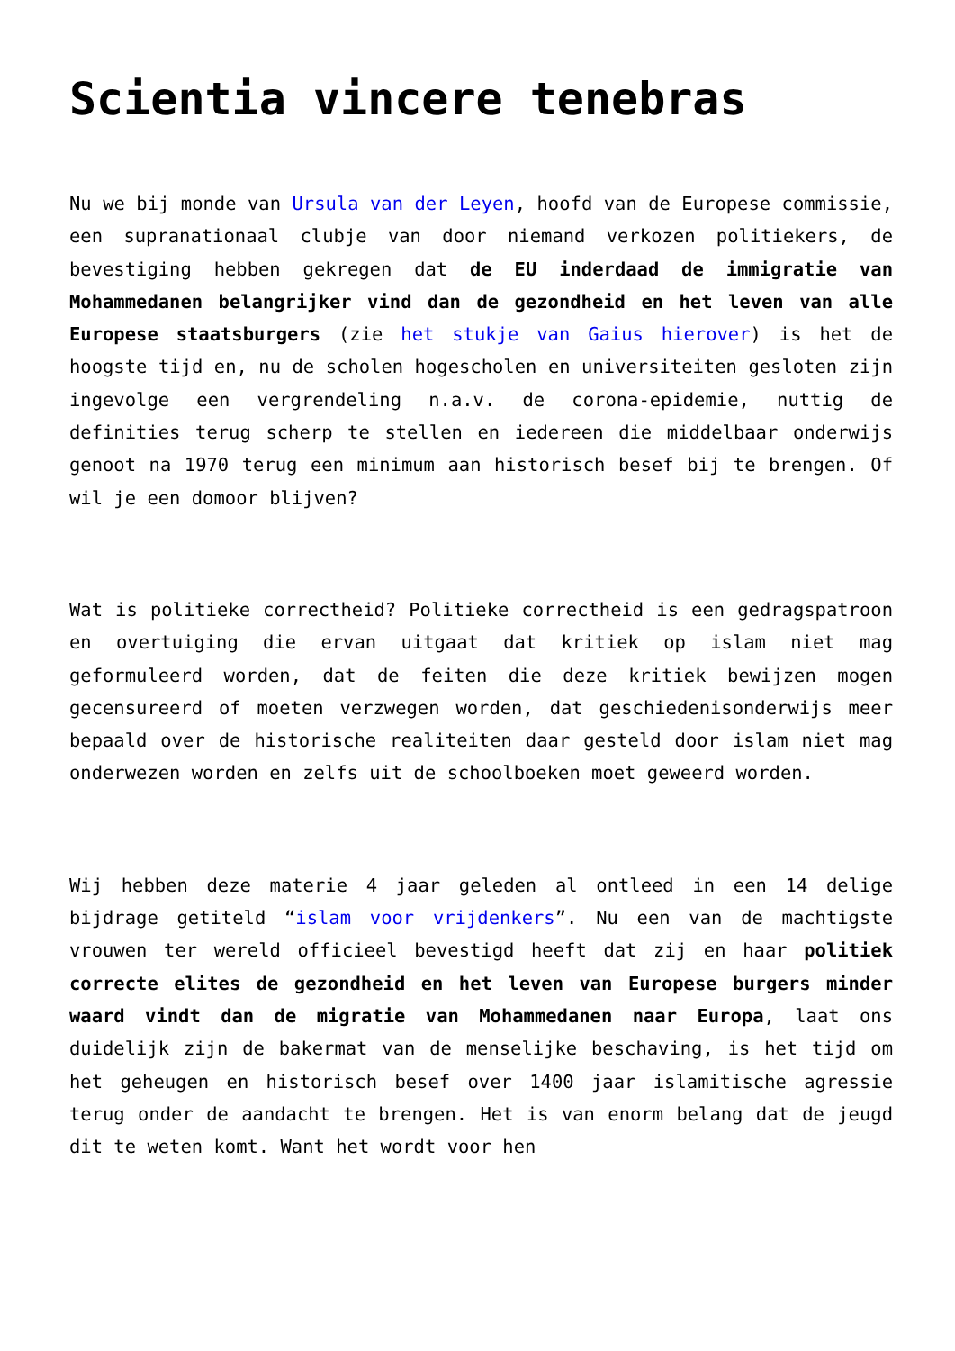Scientia vincere tenebras
Nu we bij monde van Ursula van der Leyen, hoofd van de Europese commissie, een supranationaal clubje van door niemand verkozen politiekers, de bevestiging hebben gekregen dat de EU inderdaad de immigratie van Mohammedanen belangrijker vind dan de gezondheid en het leven van alle Europese staatsburgers (zie het stukje van Gaius hierover) is het de hoogste tijd en, nu de scholen hogescholen en universiteiten gesloten zijn ingevolge een vergrendeling n.a.v. de corona-epidemie, nuttig de definities terug scherp te stellen en iedereen die middelbaar onderwijs genoot na 1970 terug een minimum aan historisch besef bij te brengen. Of wil je een domoor blijven?
Wat is politieke correctheid? Politieke correctheid is een gedragspatroon en overtuiging die ervan uitgaat dat kritiek op islam niet mag geformuleerd worden, dat de feiten die deze kritiek bewijzen mogen gecensureerd of moeten verzwegen worden, dat geschiedenisonderwijs meer bepaald over de historische realiteiten daar gesteld door islam niet mag onderwezen worden en zelfs uit de schoolboeken moet geweerd worden.
Wij hebben deze materie 4 jaar geleden al ontleed in een 14 delige bijdrage getiteld “islam voor vrijdenkers”. Nu een van de machtigste vrouwen ter wereld officieel bevestigd heeft dat zij en haar politiek correcte elites de gezondheid en het leven van Europese burgers minder waard vindt dan de migratie van Mohammedanen naar Europa, laat ons duidelijk zijn de bakermat van de menselijke beschaving, is het tijd om het geheugen en historisch besef over 1400 jaar islamitische agressie terug onder de aandacht te brengen. Het is van enorm belang dat de jeugd dit te weten komt. Want het wordt voor hen